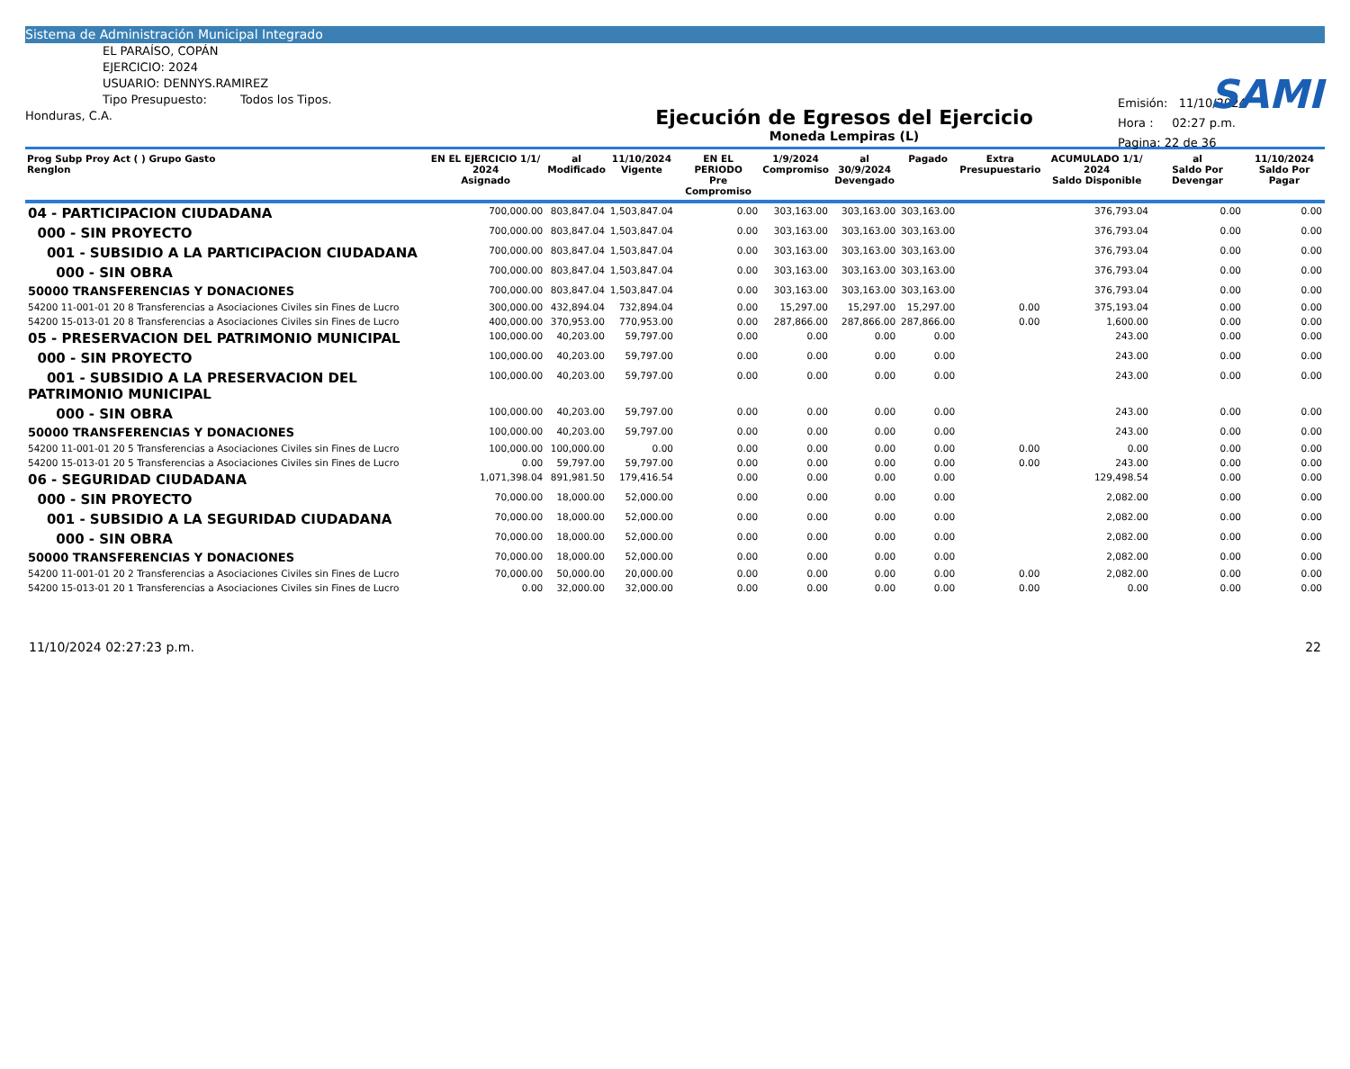Sistema de Administración Municipal Integrado
SAMI
EL PARAÍSO, COPÁN
EJERCICIO: 2024
USUARIO: DENNYS.RAMIREZ
Tipo Presupuesto: Todos los Tipos.
Honduras, C.A.
Ejecución de Egresos del Ejercicio
Moneda Lempiras (L)
Emisión: 11/10/2024
Hora : 02:27 p.m.
Pagina: 22 de 36
| Prog Subp Proy Act ( ) Grupo Gasto Renglon | EN EL EJERCICIO 1/1/ 2024 Asignado | al Modificado | 11/10/2024 Vigente | EN EL PERIODO Pre Compromiso | 1/9/2024 Compromiso | al 30/9/2024 Devengado | Pagado | Extra Presupuestario | ACUMULADO 1/1/ 2024 Saldo Disponible | al Saldo Por Devengar | 11/10/2024 Saldo Por Pagar |
| --- | --- | --- | --- | --- | --- | --- | --- | --- | --- | --- | --- |
| 04 - PARTICIPACION CIUDADANA | 700,000.00 | 803,847.04 | 1,503,847.04 | 0.00 | 303,163.00 | 303,163.00 | 303,163.00 | | 376,793.04 | 0.00 | 0.00 |
| 000 - SIN PROYECTO | 700,000.00 | 803,847.04 | 1,503,847.04 | 0.00 | 303,163.00 | 303,163.00 | 303,163.00 | | 376,793.04 | 0.00 | 0.00 |
| 001 - SUBSIDIO A LA PARTICIPACION CIUDADANA | 700,000.00 | 803,847.04 | 1,503,847.04 | 0.00 | 303,163.00 | 303,163.00 | 303,163.00 | | 376,793.04 | 0.00 | 0.00 |
| 000 - SIN OBRA | 700,000.00 | 803,847.04 | 1,503,847.04 | 0.00 | 303,163.00 | 303,163.00 | 303,163.00 | | 376,793.04 | 0.00 | 0.00 |
| 50000 TRANSFERENCIAS Y DONACIONES | 700,000.00 | 803,847.04 | 1,503,847.04 | 0.00 | 303,163.00 | 303,163.00 | 303,163.00 | | 376,793.04 | 0.00 | 0.00 |
| 54200 11-001-01 20 8 Transferencias a Asociaciones Civiles sin Fines de Lucro | 300,000.00 | 432,894.04 | 732,894.04 | 0.00 | 15,297.00 | 15,297.00 | 15,297.00 | 0.00 | 375,193.04 | 0.00 | 0.00 |
| 54200 15-013-01 20 8 Transferencias a Asociaciones Civiles sin Fines de Lucro | 400,000.00 | 370,953.00 | 770,953.00 | 0.00 | 287,866.00 | 287,866.00 | 287,866.00 | 0.00 | 1,600.00 | 0.00 | 0.00 |
| 05 - PRESERVACION DEL PATRIMONIO MUNICIPAL | 100,000.00 | 40,203.00 | 59,797.00 | 0.00 | 0.00 | 0.00 | 0.00 | | 243.00 | 0.00 | 0.00 |
| 000 - SIN PROYECTO | 100,000.00 | 40,203.00 | 59,797.00 | 0.00 | 0.00 | 0.00 | 0.00 | | 243.00 | 0.00 | 0.00 |
| 001 - SUBSIDIO A LA PRESERVACION DEL PATRIMONIO MUNICIPAL | 100,000.00 | 40,203.00 | 59,797.00 | 0.00 | 0.00 | 0.00 | 0.00 | | 243.00 | 0.00 | 0.00 |
| 000 - SIN OBRA | 100,000.00 | 40,203.00 | 59,797.00 | 0.00 | 0.00 | 0.00 | 0.00 | | 243.00 | 0.00 | 0.00 |
| 50000 TRANSFERENCIAS Y DONACIONES | 100,000.00 | 40,203.00 | 59,797.00 | 0.00 | 0.00 | 0.00 | 0.00 | | 243.00 | 0.00 | 0.00 |
| 54200 11-001-01 20 5 Transferencias a Asociaciones Civiles sin Fines de Lucro | 100,000.00 | 100,000.00 | 0.00 | 0.00 | 0.00 | 0.00 | 0.00 | 0.00 | 0.00 | 0.00 | 0.00 |
| 54200 15-013-01 20 5 Transferencias a Asociaciones Civiles sin Fines de Lucro | 0.00 | 59,797.00 | 59,797.00 | 0.00 | 0.00 | 0.00 | 0.00 | 0.00 | 243.00 | 0.00 | 0.00 |
| 06 - SEGURIDAD CIUDADANA | 1,071,398.04 | 891,981.50 | 179,416.54 | 0.00 | 0.00 | 0.00 | 0.00 | | 129,498.54 | 0.00 | 0.00 |
| 000 - SIN PROYECTO | 70,000.00 | 18,000.00 | 52,000.00 | 0.00 | 0.00 | 0.00 | 0.00 | | 2,082.00 | 0.00 | 0.00 |
| 001 - SUBSIDIO A LA SEGURIDAD CIUDADANA | 70,000.00 | 18,000.00 | 52,000.00 | 0.00 | 0.00 | 0.00 | 0.00 | | 2,082.00 | 0.00 | 0.00 |
| 000 - SIN OBRA | 70,000.00 | 18,000.00 | 52,000.00 | 0.00 | 0.00 | 0.00 | 0.00 | | 2,082.00 | 0.00 | 0.00 |
| 50000 TRANSFERENCIAS Y DONACIONES | 70,000.00 | 18,000.00 | 52,000.00 | 0.00 | 0.00 | 0.00 | 0.00 | | 2,082.00 | 0.00 | 0.00 |
| 54200 11-001-01 20 2 Transferencias a Asociaciones Civiles sin Fines de Lucro | 70,000.00 | 50,000.00 | 20,000.00 | 0.00 | 0.00 | 0.00 | 0.00 | 0.00 | 2,082.00 | 0.00 | 0.00 |
| 54200 15-013-01 20 1 Transferencias a Asociaciones Civiles sin Fines de Lucro | 0.00 | 32,000.00 | 32,000.00 | 0.00 | 0.00 | 0.00 | 0.00 | 0.00 | 0.00 | 0.00 | 0.00 |
11/10/2024 02:27:23 p.m. 22